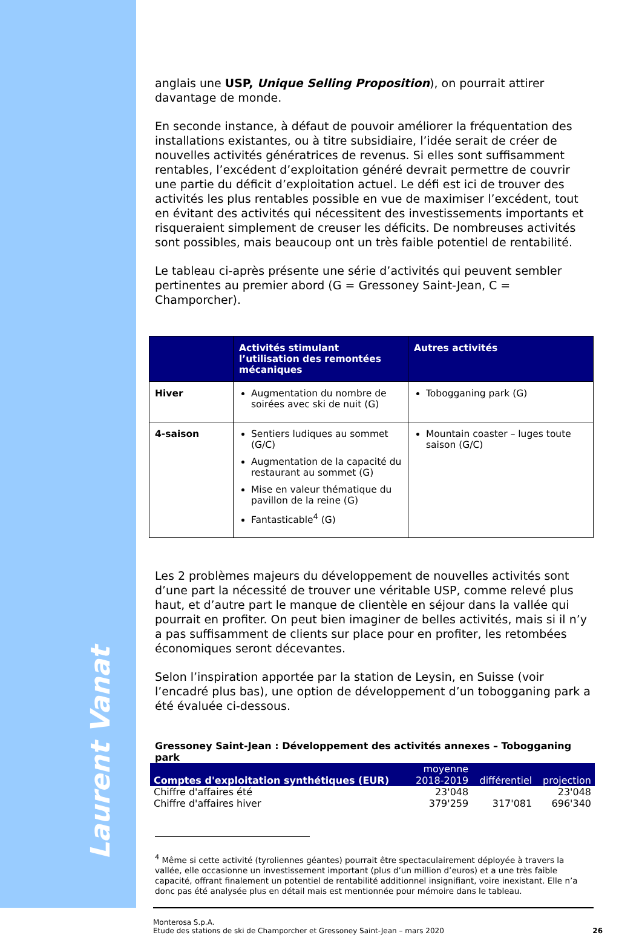Laurent Vanat
anglais une USP, Unique Selling Proposition), on pourrait attirer davantage de monde.
En seconde instance, à défaut de pouvoir améliorer la fréquentation des installations existantes, ou à titre subsidiaire, l’idée serait de créer de nouvelles activités génératrices de revenus. Si elles sont suffisamment rentables, l’excédent d’exploitation généré devrait permettre de couvrir une partie du déficit d’exploitation actuel. Le défi est ici de trouver des activités les plus rentables possible en vue de maximiser l’excédent, tout en évitant des activités qui nécessitent des investissements importants et risqueraient simplement de creuser les déficits. De nombreuses activités sont possibles, mais beaucoup ont un très faible potentiel de rentabilité.
Le tableau ci-après présente une série d’activités qui peuvent sembler pertinentes au premier abord (G = Gressoney Saint-Jean, C = Champorcher).
| | Activités stimulant l’utilisation des remontées mécaniques | Autres activités |
| --- | --- | --- |
| Hiver | Augmentation du nombre de soirées avec ski de nuit (G) | Tobogganing park (G) |
| 4-saison | Sentiers ludiques au sommet (G/C) Augmentation de la capacité du restaurant au sommet (G) Mise en valeur thématique du pavillon de la reine (G) Fantasticable<sup>4</sup> (G) | Mountain coaster – luges toute saison (G/C) |
Les 2 problèmes majeurs du développement de nouvelles activités sont d’une part la nécessité de trouver une véritable USP, comme relevé plus haut, et d’autre part le manque de clientèle en séjour dans la vallée qui pourrait en profiter. On peut bien imaginer de belles activités, mais si il n’y a pas suffisamment de clients sur place pour en profiter, les retombées économiques seront décevantes.
Selon l’inspiration apportée par la station de Leysin, en Suisse (voir l’encadré plus bas), une option de développement d’un tobogganing park a été évaluée ci-dessous.
Gressoney Saint-Jean : Développement des activités annexes – Tobogganing park
| Comptes d'exploitation synthétiques (EUR) | moyenne 2018-2019 | différentiel | projection |
| --- | --- | --- | --- |
| Chiffre d'affaires été | 23'048 | | 23'048 |
| Chiffre d'affaires hiver | 379'259 | 317'081 | 696'340 |
<sup>4</sup> Même si cette activité (tyroliennes géantes) pourrait être spectaculairement déployée à travers la vallée, elle occasionne un investissement important (plus d’un million d’euros) et a une très faible capacité, offrant finalement un potentiel de rentabilité additionnel insignifiant, voire inexistant. Elle n’a donc pas été analysée plus en détail mais est mentionnée pour mémoire dans le tableau.
Monterosa S.p.A.
Etude des stations de ski de Champorcher et Gressoney Saint-Jean – mars 2020
26